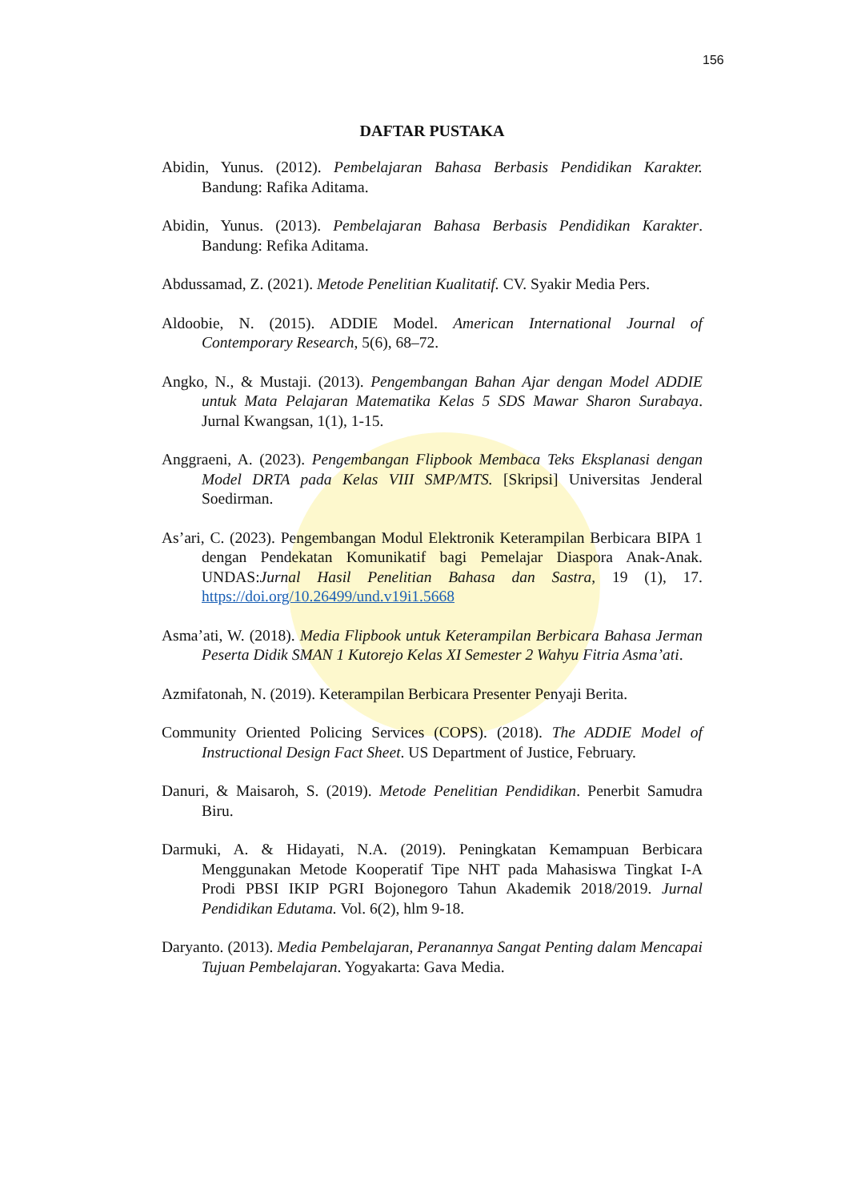156
DAFTAR PUSTAKA
Abidin, Yunus. (2012). Pembelajaran Bahasa Berbasis Pendidikan Karakter. Bandung: Rafika Aditama.
Abidin, Yunus. (2013). Pembelajaran Bahasa Berbasis Pendidikan Karakter. Bandung: Refika Aditama.
Abdussamad, Z. (2021). Metode Penelitian Kualitatif. CV. Syakir Media Pers.
Aldoobie, N. (2015). ADDIE Model. American International Journal of Contemporary Research, 5(6), 68–72.
Angko, N., & Mustaji. (2013). Pengembangan Bahan Ajar dengan Model ADDIE untuk Mata Pelajaran Matematika Kelas 5 SDS Mawar Sharon Surabaya. Jurnal Kwangsan, 1(1), 1-15.
Anggraeni, A. (2023). Pengembangan Flipbook Membaca Teks Eksplanasi dengan Model DRTA pada Kelas VIII SMP/MTS. [Skripsi] Universitas Jenderal Soedirman.
As’ari, C. (2023). Pengembangan Modul Elektronik Keterampilan Berbicara BIPA 1 dengan Pendekatan Komunikatif bagi Pemelajar Diaspora Anak-Anak. UNDAS:Jurnal Hasil Penelitian Bahasa dan Sastra, 19 (1), 17. https://doi.org/10.26499/und.v19i1.5668
Asma’ati, W. (2018). Media Flipbook untuk Keterampilan Berbicara Bahasa Jerman Peserta Didik SMAN 1 Kutorejo Kelas XI Semester 2 Wahyu Fitria Asma’ati.
Azmifatonah, N. (2019). Keterampilan Berbicara Presenter Penyaji Berita.
Community Oriented Policing Services (COPS). (2018). The ADDIE Model of Instructional Design Fact Sheet. US Department of Justice, February.
Danuri, & Maisaroh, S. (2019). Metode Penelitian Pendidikan. Penerbit Samudra Biru.
Darmuki, A. & Hidayati, N.A. (2019). Peningkatan Kemampuan Berbicara Menggunakan Metode Kooperatif Tipe NHT pada Mahasiswa Tingkat I-A Prodi PBSI IKIP PGRI Bojonegoro Tahun Akademik 2018/2019. Jurnal Pendidikan Edutama. Vol. 6(2), hlm 9-18.
Daryanto. (2013). Media Pembelajaran, Peranannya Sangat Penting dalam Mencapai Tujuan Pembelajaran. Yogyakarta: Gava Media.